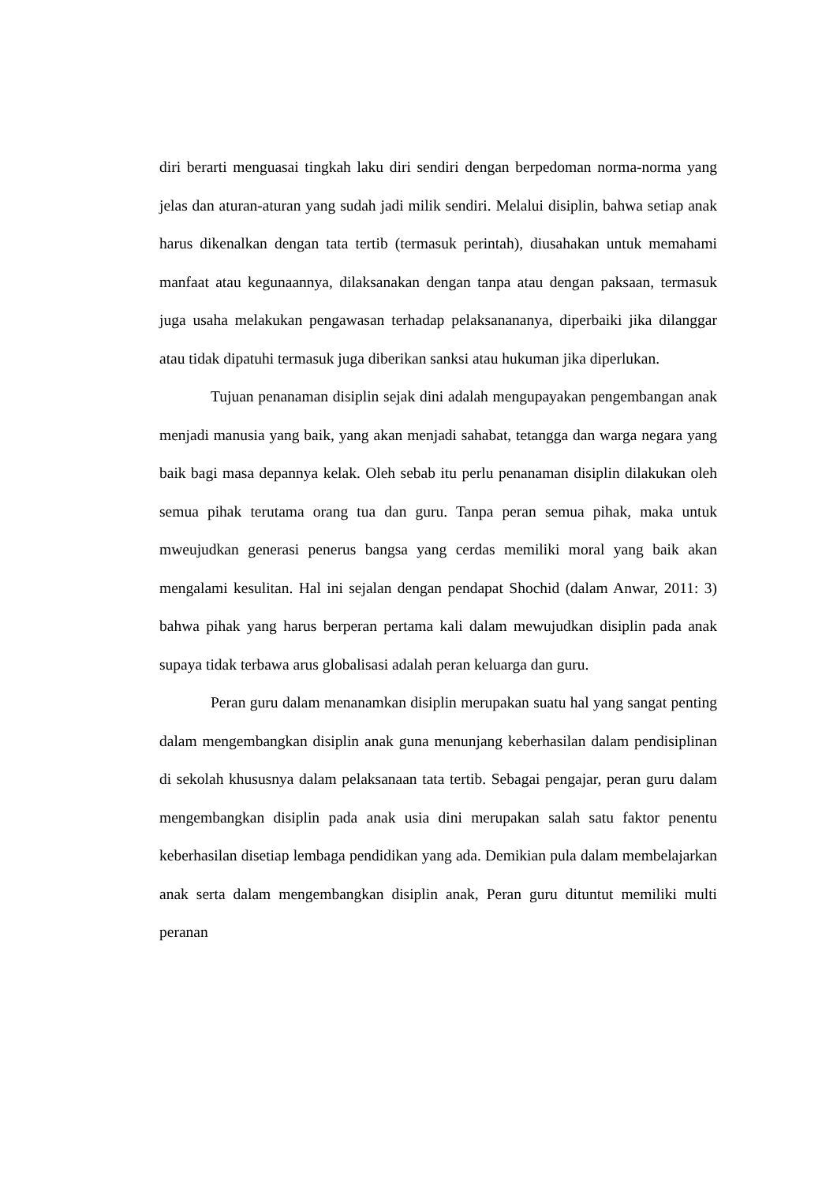diri berarti menguasai tingkah laku diri sendiri dengan berpedoman norma-norma yang jelas dan aturan-aturan yang sudah jadi milik sendiri. Melalui disiplin, bahwa setiap anak harus dikenalkan dengan tata tertib (termasuk perintah), diusahakan untuk memahami manfaat atau kegunaannya, dilaksanakan dengan tanpa atau dengan paksaan, termasuk juga usaha melakukan pengawasan terhadap pelaksanananya, diperbaiki jika dilanggar atau tidak dipatuhi termasuk juga diberikan sanksi atau hukuman jika diperlukan.
Tujuan penanaman disiplin sejak dini adalah mengupayakan pengembangan anak menjadi manusia yang baik, yang akan menjadi sahabat, tetangga dan warga negara yang baik bagi masa depannya kelak. Oleh sebab itu perlu penanaman disiplin dilakukan oleh semua pihak terutama orang tua dan guru. Tanpa peran semua pihak, maka untuk mweujudkan generasi penerus bangsa yang cerdas memiliki moral yang baik akan mengalami kesulitan. Hal ini sejalan dengan pendapat Shochid (dalam Anwar, 2011: 3) bahwa pihak yang harus berperan pertama kali dalam mewujudkan disiplin pada anak supaya tidak terbawa arus globalisasi adalah peran keluarga dan guru.
Peran guru dalam menanamkan disiplin merupakan suatu hal yang sangat penting dalam mengembangkan disiplin anak guna menunjang keberhasilan dalam pendisiplinan di sekolah khususnya dalam pelaksanaan tata tertib. Sebagai pengajar, peran guru dalam mengembangkan disiplin pada anak usia dini merupakan salah satu faktor penentu keberhasilan disetiap lembaga pendidikan yang ada. Demikian pula dalam membelajarkan anak serta dalam mengembangkan disiplin anak, Peran guru dituntut memiliki multi peranan